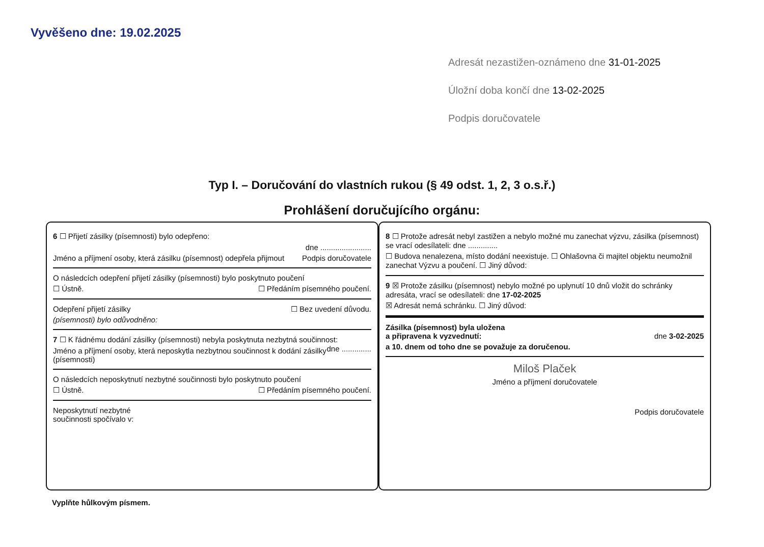Vyvěšeno dne: 19.02.2025
Adresát nezastižen-oznámeno dne 31-01-2025
Úložní doba končí dne 13-02-2025
Podpis doručovatele
Typ I. – Doručování do vlastních rukou (§ 49 odst. 1, 2, 3 o.s.ř.)
Prohlášení doručujícího orgánu:
6 ☐ Přijetí zásilky (písemnosti) bylo odepřeno:
dne ........................
Jméno a příjmení osoby, která zásilku (písemnost) odepřela přijmout Podpis doručovatele
O následcích odepření přijetí zásilky (písemnosti) bylo poskytnuto poučení
☐ Ústně. ☐ Předáním písemného poučení.
Odepření přijetí zásilky ☐ Bez uvedení důvodu.
(písemnosti) bylo odůvodněno:
7 ☐ K řádnému dodání zásilky (písemnosti) nebyla poskytnuta nezbytná součinnost: dne ..............
Jméno a příjmení osoby, která neposkytla nezbytnou součinnost k dodání zásilky (písemnosti)
O následcích neposkytnutí nezbytné součinnosti bylo poskytnuto poučení
☐ Ústně. ☐ Předáním písemného poučení.
Neposkytnutí nezbytné
součinnosti spočívalo v:
8 ☐ Protože adresát nebyl zastižen a nebylo možné mu zanechat výzvu, zásilka (písemnost) se vrací odesílateli: dne ..............
☐ Budova nenalezena, místo dodání neexistuje. ☐ Ohlašovna či majitel objektu neumožnil zanechat Výzvu a poučení. ☐ Jiný důvod:
9 ☒ Protože zásilku (písemnost) nebylo možné po uplynutí 10 dnů vložit do schránky adresáta, vrací se odesílateli: dne 17-02-2025
☒ Adresát nemá schránku. ☐ Jiný důvod:
Zásilka (písemnost) byla uložena
a připravena k vyzvednutí: dne 3-02-2025
a 10. dnem od toho dne se považuje za doručenou.
Miloš Plaček
Jméno a příjmení doručovatele
Podpis doručovatele
Vyplňte hůlkovým písmem.